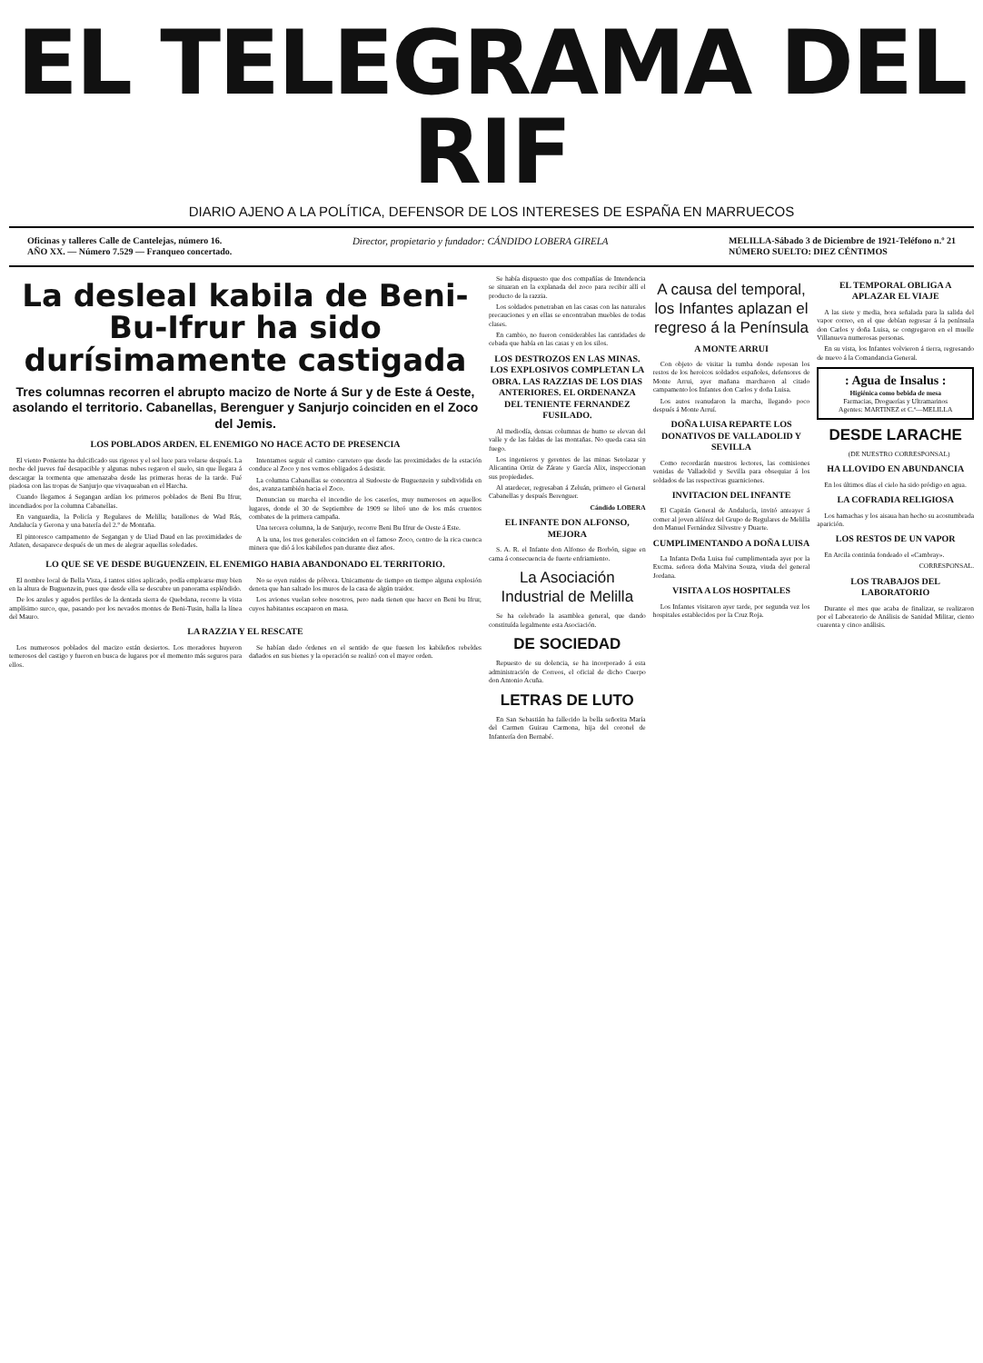EL TELEGRAMA DEL RIF
DIARIO AJENO A LA POLÍTICA, DEFENSOR DE LOS INTERESES DE ESPAÑA EN MARRUECOS
Oficinas y talleres Calle de Cantelejas, número 16.
AÑO XX. — Número 7.529 — Franqueo concertado.
Director, propietario y fundador: CÁNDIDO LOBERA GIRELA
MELILLA-Sábado 3 de Diciembre de 1921-Teléfono n.º 21
NÚMERO SUELTO: DIEZ CÉNTIMOS
La desleal kabila de Beni-Bu-Ifrur ha sido durísimamente castigada
Tres columnas recorren el abrupto macizo de Norte á Sur y de Este á Oeste, asolando el territorio. Cabanellas, Berenguer y Sanjurjo coinciden en el Zoco del Jemis.
LOS POBLADOS ARDEN. EL ENEMIGO NO HACE ACTO DE PRESENCIA
El viento Poniente ha dulcificado sus rigores y el sol luce para volarse después. La noche del jueves fué desapacible y algunas nubes regaron el suelo, sin que llegara á descargar la tormenta que amenazaba desde las primeras horas de la tarde. Fué piadosa con las tropas de Sanjurjo que vivaqueaban en el Harcha.
Cuando llegamos á Segangan ardían los primeros poblados de Beni Bu Ifrur, incendiados por la columna Cabanellas.
En vanguardia, la Policía y Regulares de Melilla; batallones de Wad Rás, Andalucía y Gerona y una batería del 2.º de Montaña.
El pintoresco campamento de Segangan y de Uiad Daud en las proximidades de Atlaten, desaparece después de un mes de alegrar aquellas soledades.
Intentamos seguir el camino carretero que desde las proximidades de la estación conduce al Zoco y nos vemos obligados á desistir.
La columna Cabanellas se concentra al Sudoeste de Buguenzein y subdividida en dos, avanza también hacia el Zoco.
Denuncian su marcha el incendio de los caseríos, muy numerosos en aquellos lugares, donde el 30 de Septiembre de 1909 se libró uno de los más cruentos combates de la primera campaña.
Una tercera columna, la de Sanjurjo, recorre Beni Bu Ifrur de Oeste á Este.
A la una, los tres generales coinciden en el famoso Zoco, centro de la rica cuenca minera que dió á los kabileños pan durante diez años.
LO QUE SE VE DESDE BUGUENZEIN. EL ENEMIGO HABIA ABANDONADO EL TERRITORIO.
El nombre local de Bella Vista, á tantos sitios aplicado, podía emplearse muy bien en la altura de Buguenzein, pues que desde ella se descubre un panorama espléndido.
De los azules y agudos perfiles de la dentada sierra de Quebdana, recorre la vista amplísimo surco, que, pasando por los nevados montes de Beni-Tusin, halla la línea del Mauro.
No se oyen ruidos de pólvora. Unicamente de tiempo en tiempo alguna explosión denota que han saltado los muros de la casa de algún traidor.
Los aviones vuelan sobre nosotros, pero nada tienen que hacer en Beni bu Ifrur, cuyos habitantes escaparon en masa.
LA RAZZIA Y EL RESCATE
Los numerosos poblados del macizo están desiertos. Los moradores huyeron temerosos del castigo y fueron en busca de lugares por el momento más seguros para ellos.
Se habían dado órdenes en el sentido de que fuesen los kabileños rebeldes dañados en sus bienes y la operación se realizó con el mayor orden.
Se había dispuesto que dos compañías de Intendencia se situaran en la explanada del zoco para recibir allí el producto de la razzia.
Los soldados penetraban en las casas con las naturales precauciones y en ellas se encontraban muebles de todas clases.
En cambio, no fueron considerables las cantidades de cebada que había en las casas y en los silos.
LOS DESTROZOS EN LAS MINAS. LOS EXPLOSIVOS COMPLETAN LA OBRA. LAS RAZZIAS DE LOS DIAS ANTERIORES. EL ORDENANZA DEL TENIENTE FERNANDEZ FUSILADO.
Al mediodía, densas columnas de humo se elevan del valle y de las faldas de las montañas. No queda casa sin fuego.
Los ingenieros y gerentes de las minas Setolazar y Alicantina Ortiz de Zárate y García Alix, inspeccionan sus propiedades.
Al atardecer, regresaban á Zeluán, primero el General Cabanellas y después Berenguer.
Cándido LOBERA
EL INFANTE DON ALFONSO, MEJORA
S. A. R. el Infante don Alfonso de Borbón, sigue en cama á consecuencia de fuerte enfriamiento.
La Asociación Industrial de Melilla
Se ha celebrado la asamblea general, que dando constituída legalmente esta Asociación.
DE SOCIEDAD
Repuesto de su dolencia, se ha incorporado á esta administración de Correos, el oficial de dicho Cuerpo don Antonio Acuña.
LETRAS DE LUTO
En San Sebastián ha fallecido la bella señorita María del Carmen Guirau Carmona, hija del coronel de Infantería don Bernabé.
A causa del temporal, los Infantes aplazan el regreso á la Península
A MONTE ARRUI
Con objeto de visitar la tumba donde reposan los restos de los heroicos soldados españoles, defensores de Monte Arrui, ayer mañana marcharon al citado campamento los Infantes don Carlos y doña Luisa.
Los autos reanudaron la marcha, llegando poco después á Monte Arruí.
DOÑA LUISA REPARTE LOS DONATIVOS DE VALLADOLID Y SEVILLA
Como recordarán nuestros lectores, las comisiones venidas de Valladolid y Sevilla para obsequiar á los soldados de las respectivas guarniciones.
INVITACION DEL INFANTE
El Capitán General de Andalucía, invitó anteayer á comer al joven alférez del Grupo de Regulares de Melilla don Manuel Fernández Silvestre y Duarte.
CUMPLIMENTANDO A DOÑA LUISA
La Infanta Doña Luisa fué cumplimentada ayer por la Excma. señora doña Malvina Souza, viuda del general Jordana.
VISITA A LOS HOSPITALES
Los Infantes visitaron ayer tarde, por segunda vez los hospitales establecidos por la Cruz Roja.
EL TEMPORAL OBLIGA A APLAZAR EL VIAJE
A las siete y media, hora señalada para la salida del vapor correo, en el que debían regresar á la península don Carlos y doña Luisa, se congregaron en el muelle Villanueva numerosas personas.
En su vista, los Infantes volvieron á tierra, regresando de nuevo á la Comandancia General.
: Agua de Insalus :
Higiénica como bebida de mesa
Farmacias, Droguerías y Ultramarinos
Agentes: MARTINEZ et C.ª—MELILLA
DESDE LARACHE
(DE NUESTRO CORRESPONSAL)
HA LLOVIDO EN ABUNDANCIA
En los últimos días el cielo ha sido pródigo en agua.
LA COFRADIA RELIGIOSA
Los hamachas y los aisaua han hecho su acostumbrada aparición.
LOS RESTOS DE UN VAPOR
En Arcila continúa fondeado el «Cambray».
CORRESPONSAL.
LOS TRABAJOS DEL LABORATORIO
Durante el mes que acaba de finalizar, se realizaron por el Laboratorio de Análisis de Sanidad Militar, ciento cuarenta y cinco análisis.